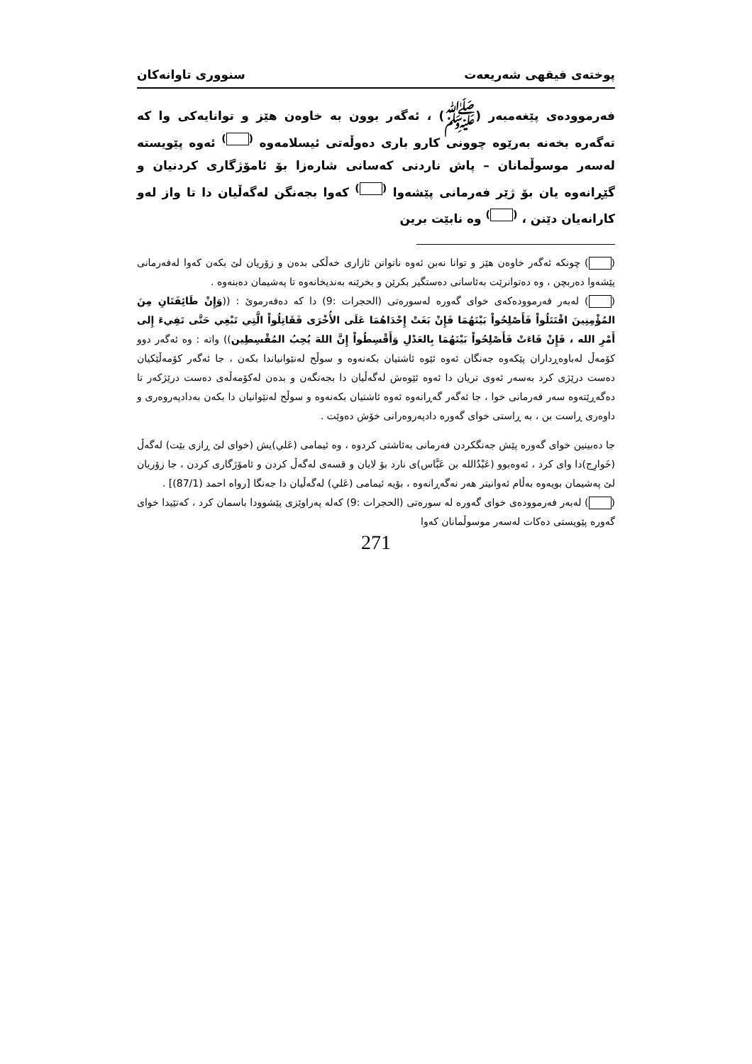پوختەی فیقهی شەریعەت سنووری تاوانەکان
فەرموودەی پێغەمبەر (ﷺ) ، ئەگەر بوون بە خاوەن هێز و توانایەکی وا کە تەگەرە بخەنە بەرێوە چوونی کارو باری دەوڵەتی ئیسلامەوە <sup>( )</sup> ئەوە پێویستە لەسەر موسوڵمانان – پاش ناردنی کەسانی شارەزا بۆ ئامۆژگاری کردنیان و گێڕانەوە یان بۆ ژێر فەرمانی پێشەوا <sup>( )</sup> کەوا بجەنگن لەگەڵیان دا تا واز لەو کارانەیان دێنن ، <sup>( )</sup> وە نابێت برین
( ) چونکە ئەگەر خاوەن هێز و توانا نەبن ئەوە ناتوانن ئازاری خەڵکی بدەن و زۆریان لێ بکەن کەوا لەفەرمانی پێشەوا دەربچن ، وە دەتوانرێت بەئاسانی دەستگیر بکرێن و بخرێنە بەندیخانەوە تا پەشیمان دەبنەوە .
( ) لەبەر فەرموودەکەی خوای گەورە لەسورەتی (الحجرات :9) دا کە دەفەرموێ : ((وَإِنْ طَائِفَتَانِ مِنَ المُؤْمِنِينَ اقْتَتَلُواْ فَأَصْلِحُواْ بَيْنَهُمَا فَإِنْ بَغَتْ إِحْدَاهُمَا عَلَى الأُخْرَى فَقَاتِلُواْ الَّتِي تَبْغِي حَتَّى تَفِيءَ إِلى أَمْرِ الله ، فَإِنْ فَاءَتْ فَأَصْلِحُواْ بَيْنَهُمَا بِالعَدْلِ وَأَقْسِطُواْ إِنَّ اللهَ يُحِبُ المُقْسِطِين)) واتە : وە ئەگەر دوو کۆمەڵ لەباوەڕداران پێکەوە جەنگان ئەوە ئێوە ئاشتیان بکەنەوە و سوڵح لەنێوانیاندا بکەن ، جا ئەگەر کۆمەڵێکیان دەست درێژی کرد بەسەر ئەوی تریان دا ئەوە ئێوەش لەگەڵیان دا بجەنگەن و بدەن لەکۆمەڵەی دەست درێژکەر تا دەگەڕێتەوە سەر فەرمانی خوا ، جا ئەگەر گەڕانەوە ئەوە ئاشتیان بکەنەوە و سوڵح لەنێوانیان دا بکەن بەدادپەروەری و داوەری ڕاست بن ، بە ڕاستی خوای گەورە دادپەروەرانی خۆش دەوێت .
جا دەبینین خوای گەورە پێش جەنگکردن فەرمانی بەئاشتی کردوە ، وە ئیمامی (عَلي)یش (خوای لێ ڕازی بێت) لەگەڵ (خَوارِج)دا وای کرد ، ئەوەبوو (عَبْدُالله بن عَبَّاس)ی نارد بۆ لایان و قسەی لەگەڵ کردن و ئامۆژگاری کردن ، جا زۆریان لێ پەشیمان بویەوە بەڵام ئەوانیتر هەر نەگەڕانەوە ، بۆیە ئیمامی (عَلي) لەگەڵیان دا جەنگا [رواه احمد (87/1)] .
( ) لەبەر فەرموودەی خوای گەورە لە سورەتی (الحجرات :9) کەلە پەراوێزی پێشوودا باسمان کرد ، کەتێیدا خوای گەورە پێویستی دەکات لەسەر موسوڵمانان کەوا
271